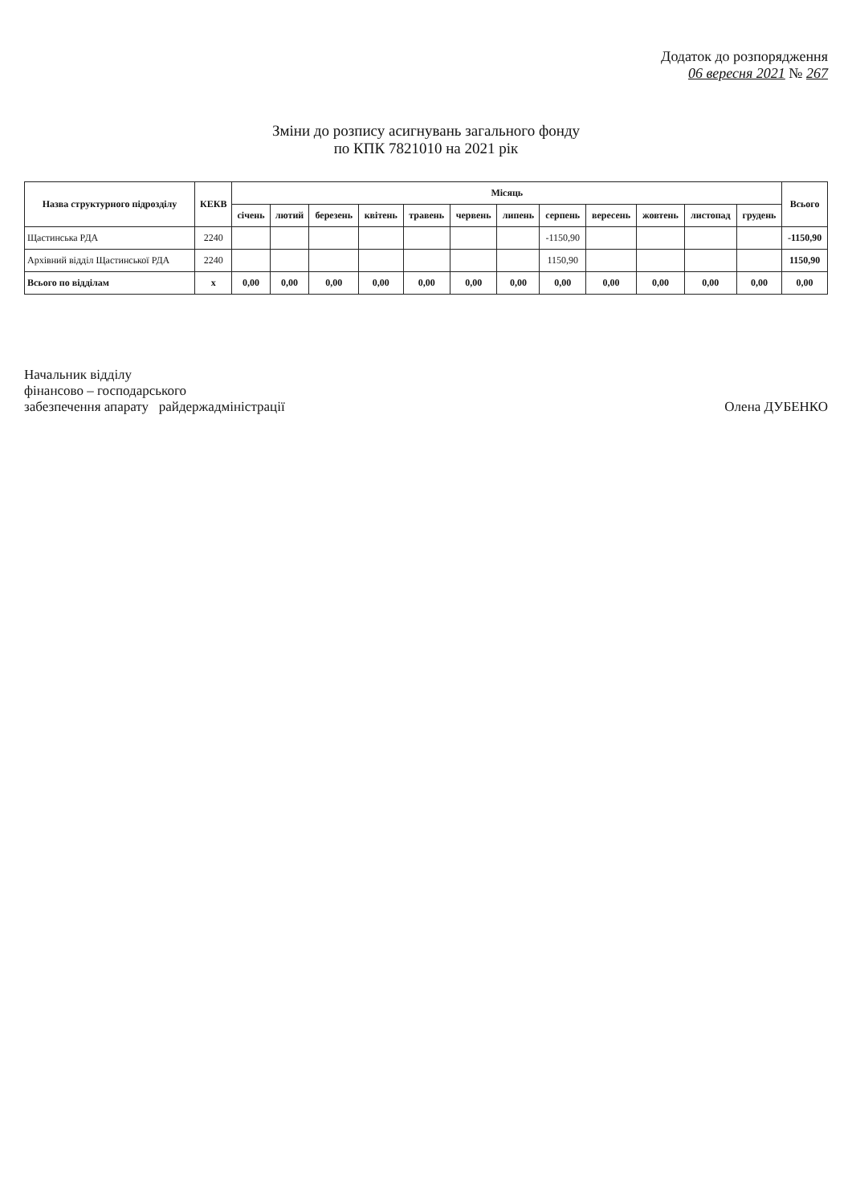Додаток до розпорядження
06 вересня 2021 № 267
Зміни до розпису асигнувань загального фонду
по КПК 7821010 на 2021 рік
| Назва структурного підрозділу | КЕКВ | Місяць | | | | | | | | | | | | Всього |
| --- | --- | --- | --- | --- | --- | --- | --- | --- | --- | --- | --- | --- | --- | --- |
| | | січень | лютий | березень | квітень | травень | червень | липень | серпень | вересень | жовтень | листопад | грудень | |
| Щастинська РДА | 2240 | | | | | | | | -1150,90 | | | | | -1150,90 |
| Архівний відділ Щастинської РДА | 2240 | | | | | | | | 1150,90 | | | | | 1150,90 |
| Всього по відділам | х | 0,00 | 0,00 | 0,00 | 0,00 | 0,00 | 0,00 | 0,00 | 0,00 | 0,00 | 0,00 | 0,00 | 0,00 | 0,00 |
Начальник відділу
фінансово – господарського
забезпечення апарату райдержадміністрації
Олена ДУБЕНКО